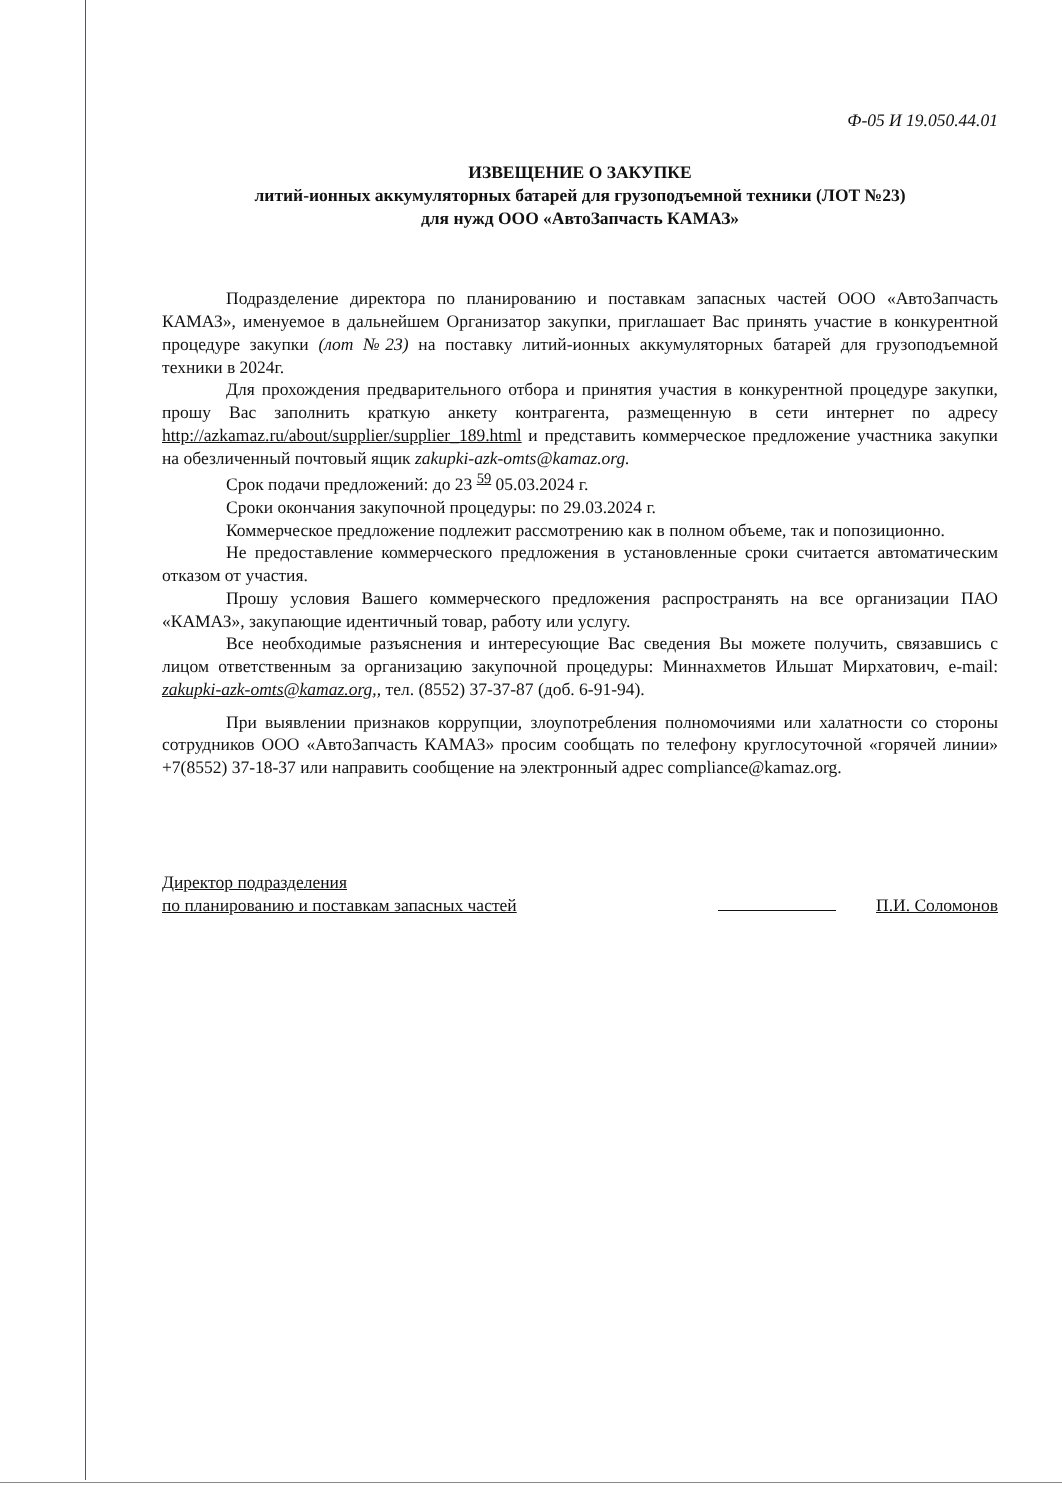Ф-05 И 19.050.44.01
ИЗВЕЩЕНИЕ О ЗАКУПКЕ
литий-ионных аккумуляторных батарей для грузоподъемной техники (ЛОТ №23)
для нужд ООО «АвтоЗапчасть КАМАЗ»
Подразделение директора по планированию и поставкам запасных частей ООО «АвтоЗапчасть КАМАЗ», именуемое в дальнейшем Организатор закупки, приглашает Вас принять участие в конкурентной процедуре закупки (лот №23) на поставку литий-ионных аккумуляторных батарей для грузоподъемной техники в 2024г.
Для прохождения предварительного отбора и принятия участия в конкурентной процедуре закупки, прошу Вас заполнить краткую анкету контрагента, размещенную в сети интернет по адресу http://azkamaz.ru/about/supplier/supplier_189.html и представить коммерческое предложение участника закупки на обезличенный почтовый ящик zakupki-azk-omts@kamaz.org.
Срок подачи предложений: до 23 <sup>59</sup> 05.03.2024 г.
Сроки окончания закупочной процедуры: по 29.03.2024 г.
Коммерческое предложение подлежит рассмотрению как в полном объеме, так и попозиционно.
Не предоставление коммерческого предложения в установленные сроки считается автоматическим отказом от участия.
Прошу условия Вашего коммерческого предложения распространять на все организации ПАО «КАМАЗ», закупающие идентичный товар, работу или услугу.
Все необходимые разъяснения и интересующие Вас сведения Вы можете получить, связавшись с лицом ответственным за организацию закупочной процедуры: Миннахметов Ильшат Мирхатович, e-mail: zakupki-azk-omts@kamaz.org,, тел. (8552) 37-37-87 (доб. 6-91-94).
При выявлении признаков коррупции, злоупотребления полномочиями или халатности со стороны сотрудников ООО «АвтоЗапчасть КАМАЗ» просим сообщать по телефону круглосуточной «горячей линии» +7(8552) 37-18-37 или направить сообщение на электронный адрес compliance@kamaz.org.
Директор подразделения
по планированию и поставкам запасных частей
П.И. Соломонов